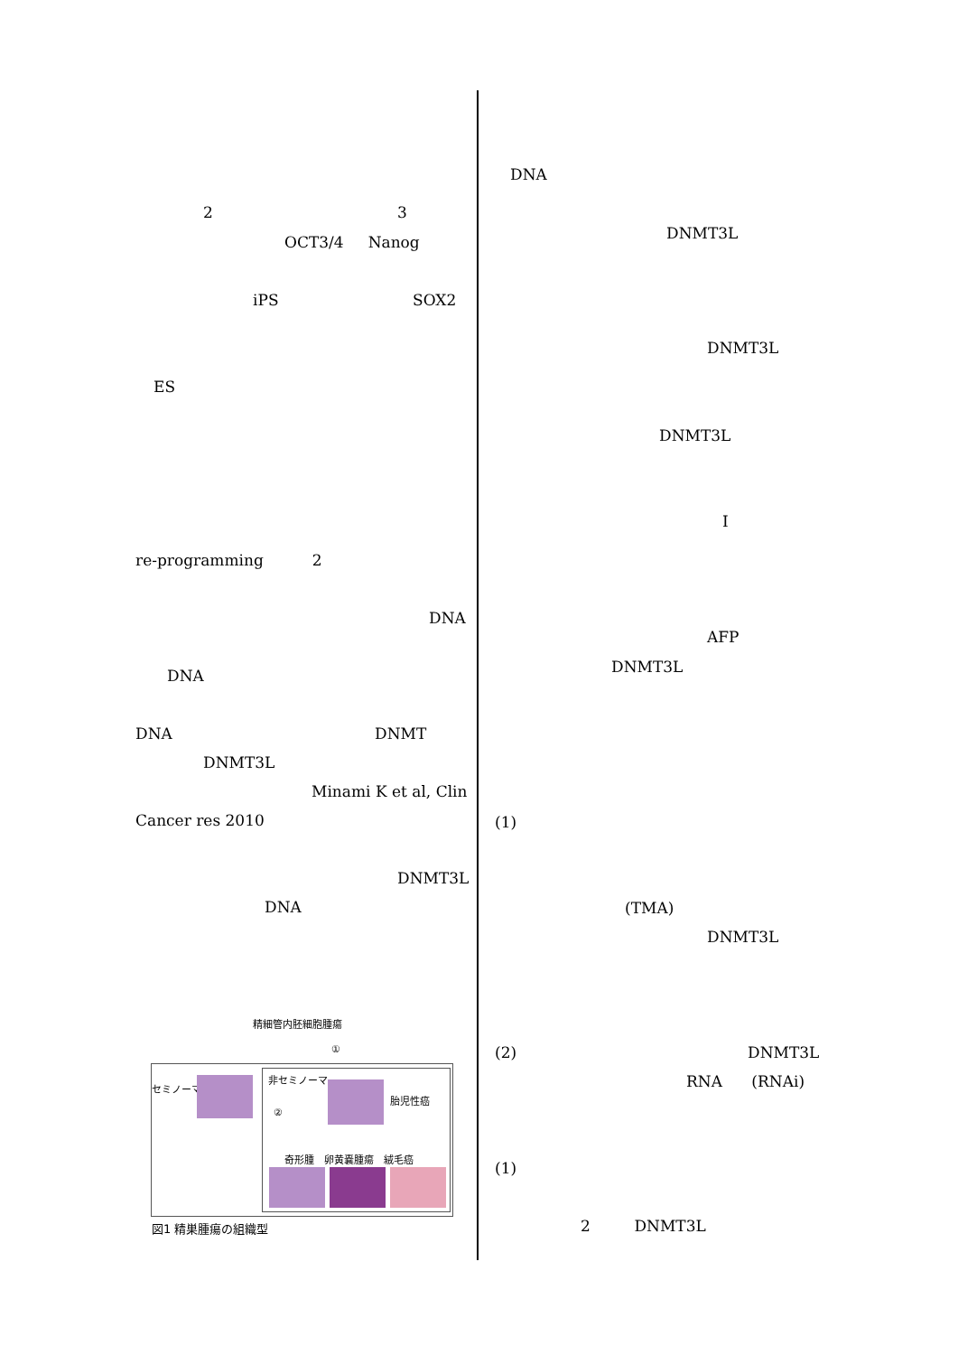2
3
OCT3/4 Nanog
iPS
SOX2
ES
re-programming 2
DNA
DNA
DNA
DNMT
DNMT3L
Minami K et al, Clin
Cancer res 2010
DNMT3L
DNA
精細管内胚細胞腫瘍
①
セミノーマ
②
非セミノーマ
胎児性癌
奇形腫　卵黄嚢腫瘍　絨毛癌
図1 精巣腫瘍の組織型
DNA
DNMT3L
DNMT3L
DNMT3L
I
AFP
DNMT3L
(1)
(TMA)
DNMT3L
(2)
DNMT3L
RNA (RNAi)
(1)
2 DNMT3L